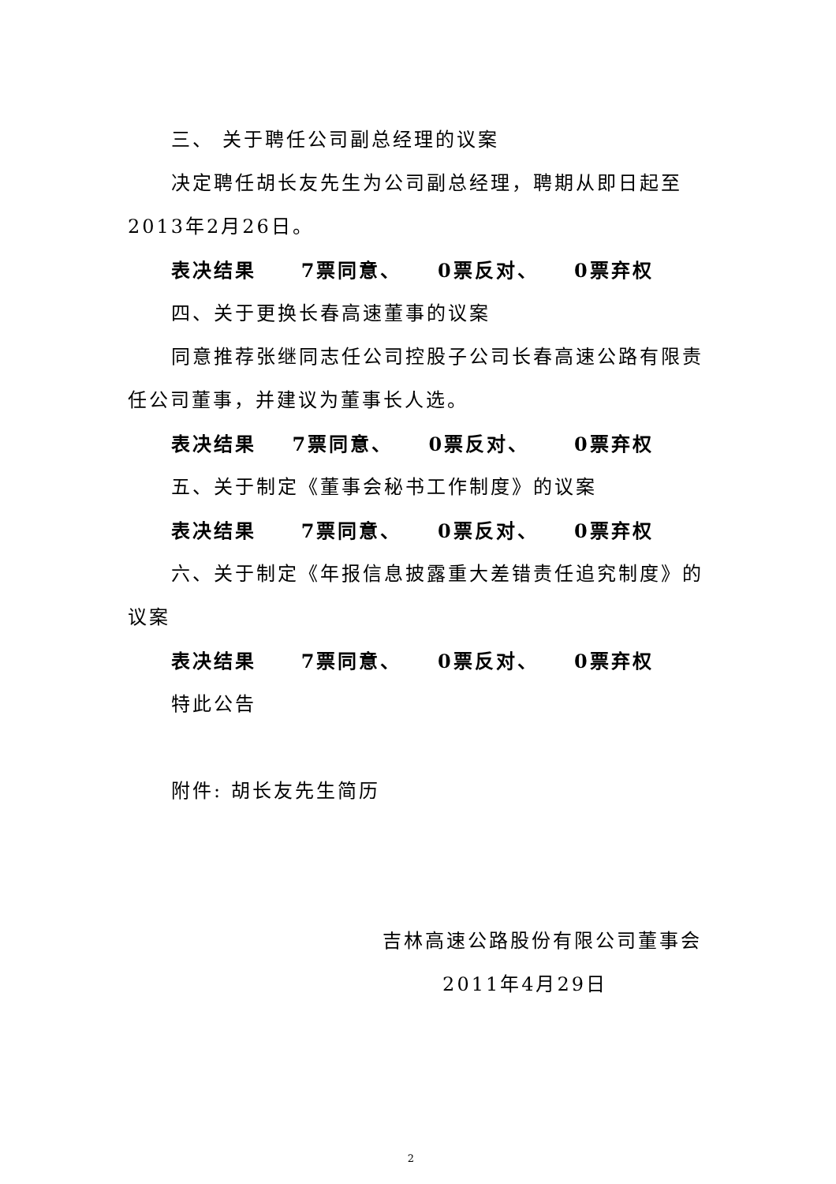三、 关于聘任公司副总经理的议案
决定聘任胡长友先生为公司副总经理，聘期从即日起至2013年2月26日。
表决结果 7票同意、 0票反对、 0票弃权
四、关于更换长春高速董事的议案
同意推荐张继同志任公司控股子公司长春高速公路有限责任公司董事，并建议为董事长人选。
表决结果 7票同意、 0票反对、 0票弃权
五、关于制定《董事会秘书工作制度》的议案
表决结果 7票同意、 0票反对、 0票弃权
六、关于制定《年报信息披露重大差错责任追究制度》的议案
表决结果 7票同意、 0票反对、 0票弃权
特此公告
附件: 胡长友先生简历
吉林高速公路股份有限公司董事会
2011年4月29日
2